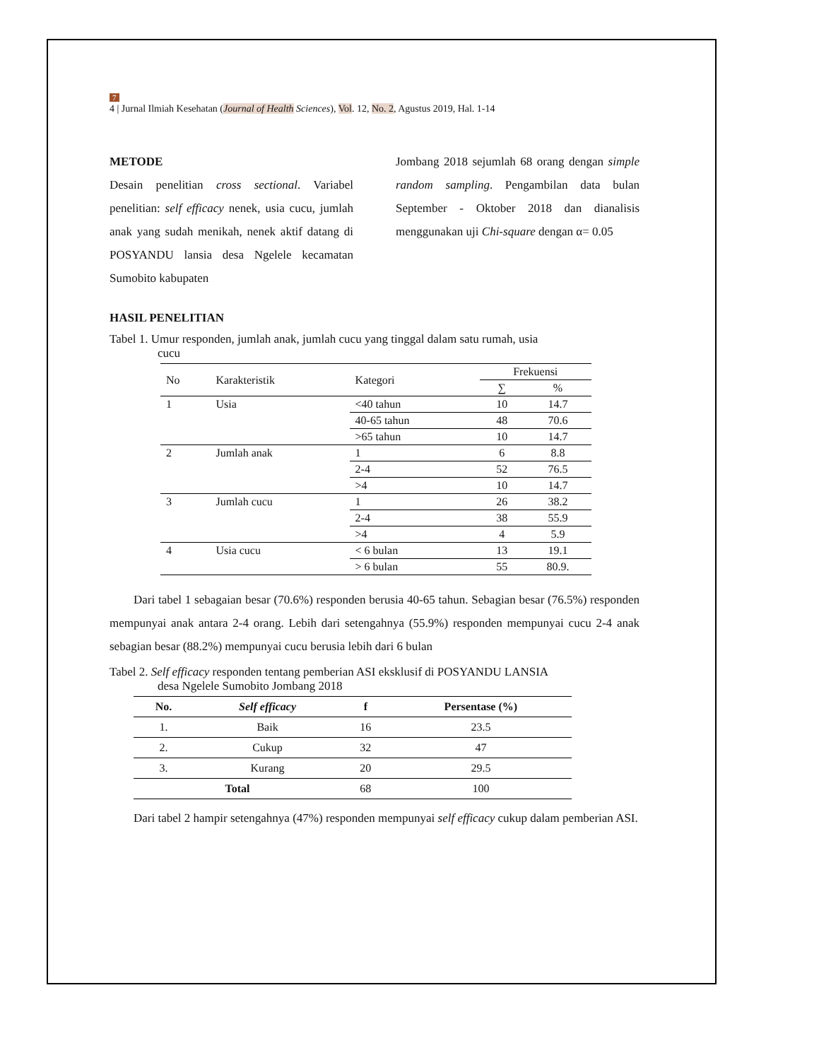7
4 | Jurnal Ilmiah Kesehatan (Journal of Health Sciences), Vol. 12, No. 2, Agustus 2019, Hal. 1-14
METODE
Desain penelitian cross sectional. Variabel penelitian: self efficacy nenek, usia cucu, jumlah anak yang sudah menikah, nenek aktif datang di POSYANDU lansia desa Ngelele kecamatan Sumobito kabupaten
Jombang 2018 sejumlah 68 orang dengan simple random sampling. Pengambilan data bulan September - Oktober 2018 dan dianalisis menggunakan uji Chi-square dengan α= 0.05
HASIL PENELITIAN
Tabel 1. Umur responden, jumlah anak, jumlah cucu yang tinggal dalam satu rumah, usia
cucu
| No | Karakteristik | Kategori | Frekuensi | |
| --- | --- | --- | --- | --- |
| | | | ∑ | % |
| 1 | Usia | <40 tahun | 10 | 14.7 |
| | | 40-65 tahun | 48 | 70.6 |
| | | >65 tahun | 10 | 14.7 |
| 2 | Jumlah anak | 1 | 6 | 8.8 |
| | | 2-4 | 52 | 76.5 |
| | | >4 | 10 | 14.7 |
| 3 | Jumlah cucu | 1 | 26 | 38.2 |
| | | 2-4 | 38 | 55.9 |
| | | >4 | 4 | 5.9 |
| 4 | Usia cucu | < 6 bulan | 13 | 19.1 |
| | | > 6 bulan | 55 | 80.9. |
Dari tabel 1 sebagaian besar (70.6%) responden berusia 40-65 tahun. Sebagian besar (76.5%) responden mempunyai anak antara 2-4 orang. Lebih dari setengahnya (55.9%) responden mempunyai cucu 2-4 anak sebagian besar (88.2%) mempunyai cucu berusia lebih dari 6 bulan
Tabel 2. Self efficacy responden tentang pemberian ASI eksklusif di POSYANDU LANSIA
desa Ngelele Sumobito Jombang 2018
| No. | Self efficacy | f | Persentase (%) |
| --- | --- | --- | --- |
| 1. | Baik | 16 | 23.5 |
| 2. | Cukup | 32 | 47 |
| 3. | Kurang | 20 | 29.5 |
| Total | | 68 | 100 |
Dari tabel 2 hampir setengahnya (47%) responden mempunyai self efficacy cukup dalam pemberian ASI.